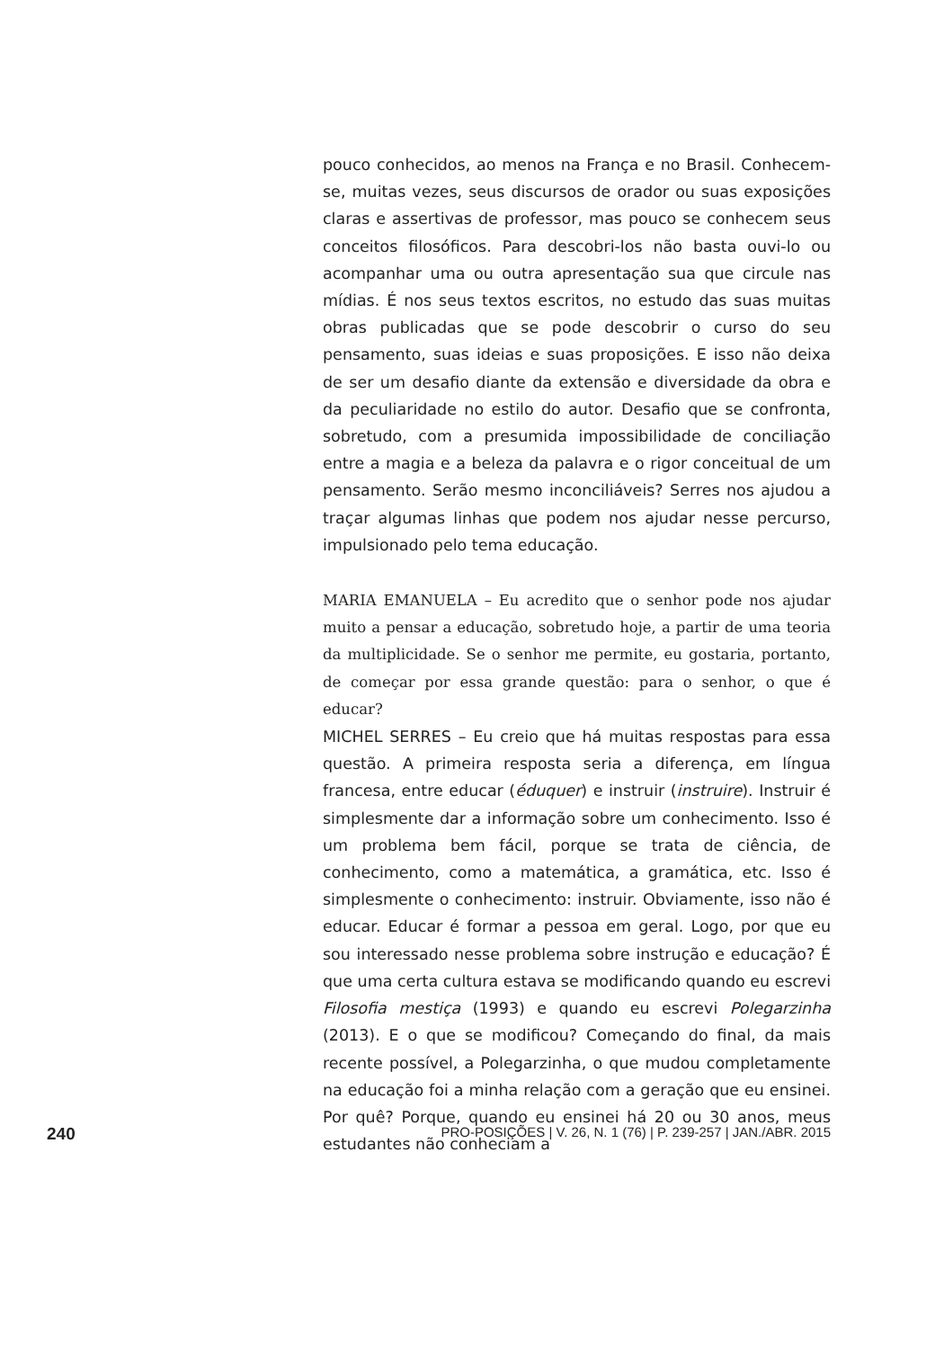pouco conhecidos, ao menos na França e no Brasil. Conhecem-se, muitas vezes, seus discursos de orador ou suas exposições claras e assertivas de professor, mas pouco se conhecem seus conceitos filosóficos. Para descobri-los não basta ouvi-lo ou acompanhar uma ou outra apresentação sua que circule nas mídias. É nos seus textos escritos, no estudo das suas muitas obras publicadas que se pode descobrir o curso do seu pensamento, suas ideias e suas proposições. E isso não deixa de ser um desafio diante da extensão e diversidade da obra e da peculiaridade no estilo do autor. Desafio que se confronta, sobretudo, com a presumida impossibilidade de conciliação entre a magia e a beleza da palavra e o rigor conceitual de um pensamento. Serão mesmo inconciliáveis? Serres nos ajudou a traçar algumas linhas que podem nos ajudar nesse percurso, impulsionado pelo tema educação.
MARIA EMANUELA – Eu acredito que o senhor pode nos ajudar muito a pensar a educação, sobretudo hoje, a partir de uma teoria da multiplicidade. Se o senhor me permite, eu gostaria, portanto, de começar por essa grande questão: para o senhor, o que é educar?
MICHEL SERRES – Eu creio que há muitas respostas para essa questão. A primeira resposta seria a diferença, em língua francesa, entre educar (éduquer) e instruir (instruire). Instruir é simplesmente dar a informação sobre um conhecimento. Isso é um problema bem fácil, porque se trata de ciência, de conhecimento, como a matemática, a gramática, etc. Isso é simplesmente o conhecimento: instruir. Obviamente, isso não é educar. Educar é formar a pessoa em geral. Logo, por que eu sou interessado nesse problema sobre instrução e educação? É que uma certa cultura estava se modificando quando eu escrevi Filosofia mestiça (1993) e quando eu escrevi Polegarzinha (2013). E o que se modificou? Começando do final, da mais recente possível, a Polegarzinha, o que mudou completamente na educação foi a minha relação com a geração que eu ensinei. Por quê? Porque, quando eu ensinei há 20 ou 30 anos, meus estudantes não conheciam a
240 PRO-POSIÇÕES | V. 26, N. 1 (76) | P. 239-257 | JAN./ABR. 2015